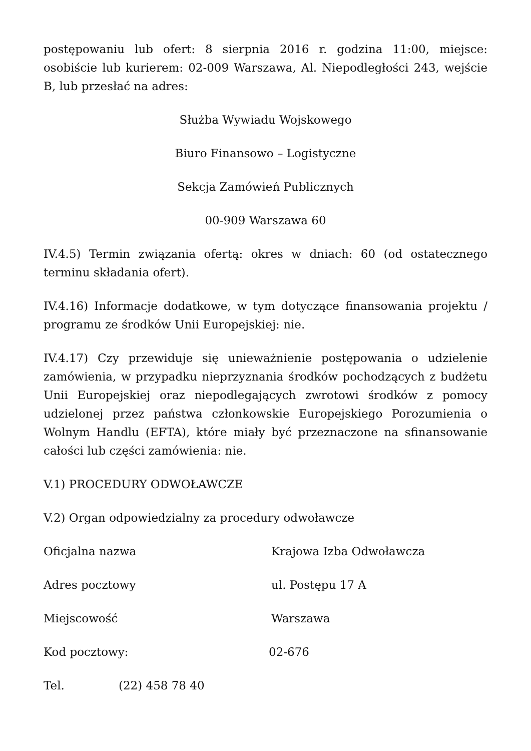postępowaniu lub ofert: 8 sierpnia 2016 r. godzina 11:00, miejsce: osobiście lub kurierem: 02-009 Warszawa, Al. Niepodległości 243, wejście B, lub przesłać na adres:
Służba Wywiadu Wojskowego
Biuro Finansowo – Logistyczne
Sekcja Zamówień Publicznych
00-909 Warszawa 60
IV.4.5) Termin związania ofertą: okres w dniach: 60 (od ostatecznego terminu składania ofert).
IV.4.16) Informacje dodatkowe, w tym dotyczące finansowania projektu / programu ze środków Unii Europejskiej: nie.
IV.4.17) Czy przewiduje się unieważnienie postępowania o udzielenie zamówienia, w przypadku nieprzyznania środków pochodzących z budżetu Unii Europejskiej oraz niepodlegających zwrotowi środków z pomocy udzielonej przez państwa członkowskie Europejskiego Porozumienia o Wolnym Handlu (EFTA), które miały być przeznaczone na sfinansowanie całości lub części zamówienia: nie.
V.1) PROCEDURY ODWOŁAWCZE
V.2) Organ odpowiedzialny za procedury odwoławcze
Oficjalna nazwa Krajowa Izba Odwoławcza
Adres pocztowy ul. Postępu 17 A
Miejscowość Warszawa
Kod pocztowy: 02-676
Tel. (22) 458 78 40